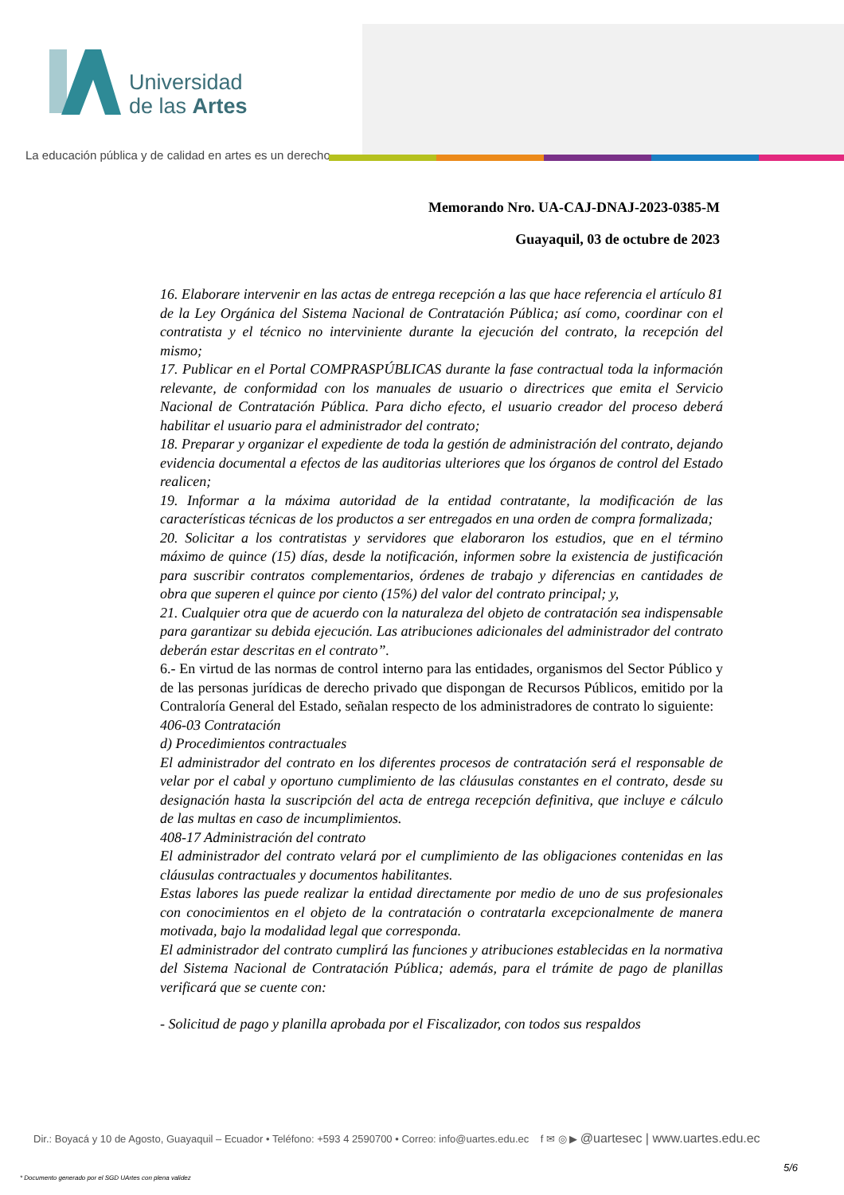Universidad
de las Artes
La educación pública y de calidad en artes es un derecho
Memorando Nro. UA-CAJ-DNAJ-2023-0385-M
Guayaquil, 03 de octubre de 2023
16. Elaborare intervenir en las actas de entrega recepción a las que hace referencia el artículo 81 de la Ley Orgánica del Sistema Nacional de Contratación Pública; así como, coordinar con el contratista y el técnico no interviniente durante la ejecución del contrato, la recepción del mismo;
17. Publicar en el Portal COMPRASPÚBLICAS durante la fase contractual toda la información relevante, de conformidad con los manuales de usuario o directrices que emita el Servicio Nacional de Contratación Pública. Para dicho efecto, el usuario creador del proceso deberá habilitar el usuario para el administrador del contrato;
18. Preparar y organizar el expediente de toda la gestión de administración del contrato, dejando evidencia documental a efectos de las auditorias ulteriores que los órganos de control del Estado realicen;
19. Informar a la máxima autoridad de la entidad contratante, la modificación de las características técnicas de los productos a ser entregados en una orden de compra formalizada;
20. Solicitar a los contratistas y servidores que elaboraron los estudios, que en el término máximo de quince (15) días, desde la notificación, informen sobre la existencia de justificación para suscribir contratos complementarios, órdenes de trabajo y diferencias en cantidades de obra que superen el quince por ciento (15%) del valor del contrato principal; y,
21. Cualquier otra que de acuerdo con la naturaleza del objeto de contratación sea indispensable para garantizar su debida ejecución. Las atribuciones adicionales del administrador del contrato deberán estar descritas en el contrato”.
6.- En virtud de las normas de control interno para las entidades, organismos del Sector Público y de las personas jurídicas de derecho privado que dispongan de Recursos Públicos, emitido por la Contraloría General del Estado, señalan respecto de los administradores de contrato lo siguiente:
406-03 Contratación
d) Procedimientos contractuales
El administrador del contrato en los diferentes procesos de contratación será el responsable de velar por el cabal y oportuno cumplimiento de las cláusulas constantes en el contrato, desde su designación hasta la suscripción del acta de entrega recepción definitiva, que incluye e cálculo de las multas en caso de incumplimientos.
408-17 Administración del contrato
El administrador del contrato velará por el cumplimiento de las obligaciones contenidas en las cláusulas contractuales y documentos habilitantes.
Estas labores las puede realizar la entidad directamente por medio de uno de sus profesionales con conocimientos en el objeto de la contratación o contratarla excepcionalmente de manera motivada, bajo la modalidad legal que corresponda.
El administrador del contrato cumplirá las funciones y atribuciones establecidas en la normativa del Sistema Nacional de Contratación Pública; además, para el trámite de pago de planillas verificará que se cuente con:
- Solicitud de pago y planilla aprobada por el Fiscalizador, con todos sus respaldos
Dir.: Boyacá y 10 de Agosto, Guayaquil – Ecuador • Teléfono: +593 4 2590700 • Correo: info@uartes.edu.ec f ✉ ◎ ▶ @uartesec | www.uartes.edu.ec
5/6
* Documento generado por el SGD UArtes con plena validez